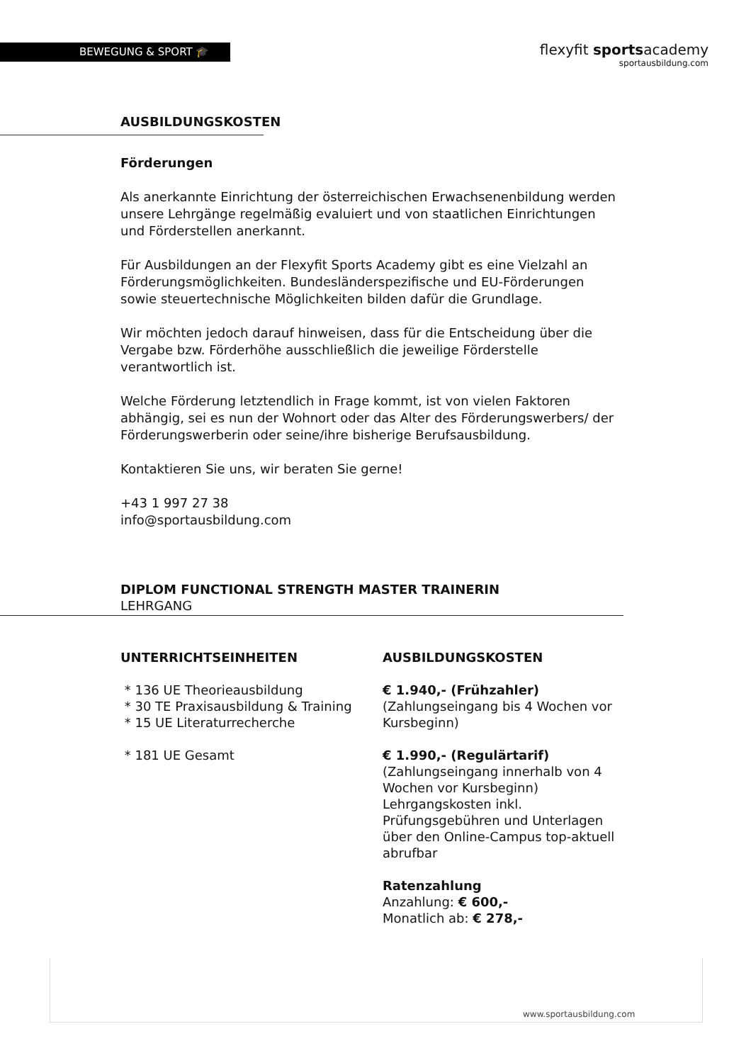BEWEGUNG & SPORT 🎓
flexyfit sportsacademy
sportausbildung.com
AUSBILDUNGSKOSTEN
Förderungen
Als anerkannte Einrichtung der österreichischen Erwachsenenbildung werden unsere Lehrgänge regelmäßig evaluiert und von staatlichen Einrichtungen und Förderstellen anerkannt.
Für Ausbildungen an der Flexyfit Sports Academy gibt es eine Vielzahl an Förderungsmöglichkeiten. Bundesländerspezifische und EU-Förderungen sowie steuertechnische Möglichkeiten bilden dafür die Grundlage.
Wir möchten jedoch darauf hinweisen, dass für die Entscheidung über die Vergabe bzw. Förderhöhe ausschließlich die jeweilige Förderstelle verantwortlich ist.
Welche Förderung letztendlich in Frage kommt, ist von vielen Faktoren abhängig, sei es nun der Wohnort oder das Alter des Förderungswerbers/ der Förderungswerberin oder seine/ihre bisherige Berufsausbildung.
Kontaktieren Sie uns, wir beraten Sie gerne!
+43 1 997 27 38
info@sportausbildung.com
DIPLOM FUNCTIONAL STRENGTH MASTER TRAINERIN
LEHRGANG
UNTERRICHTSEINHEITEN
* 136 UE Theorieausbildung
* 30 TE Praxisausbildung & Training
* 15 UE Literaturrecherche
* 181 UE Gesamt
AUSBILDUNGSKOSTEN
€ 1.940,- (Frühzahler)
(Zahlungseingang bis 4 Wochen vor Kursbeginn)
€ 1.990,- (Regulärtarif)
(Zahlungseingang innerhalb von 4 Wochen vor Kursbeginn)
Lehrgangskosten inkl. Prüfungsgebühren und Unterlagen über den Online-Campus top-aktuell abrufbar
Ratenzahlung
Anzahlung: € 600,-
Monatlich ab: € 278,-
www.sportausbildung.com